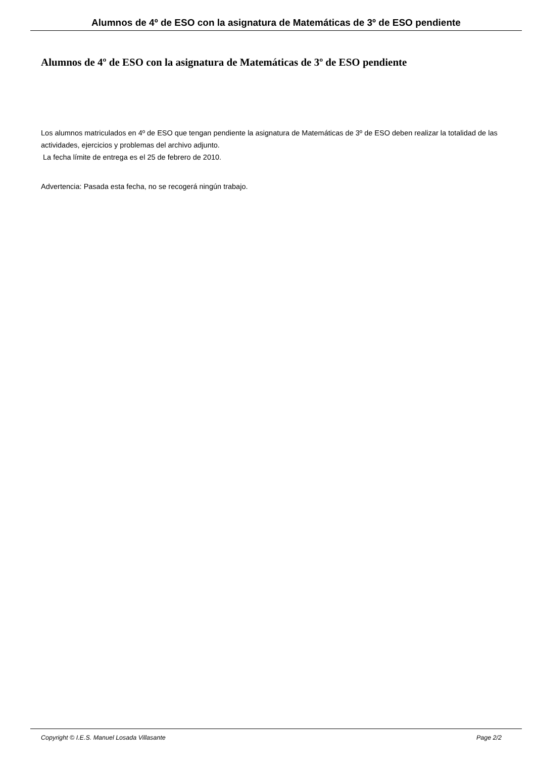Alumnos de 4º de ESO con la asignatura de Matemáticas de 3º de ESO pendiente
Alumnos de 4º de ESO con la asignatura de Matemáticas de 3º de ESO pendiente
Los alumnos matriculados en 4º de ESO que tengan pendiente la asignatura de Matemáticas de 3º de ESO deben realizar la totalidad de las actividades, ejercicios y problemas del archivo adjunto.
La fecha límite de entrega es el 25 de febrero de 2010.
Advertencia: Pasada esta fecha, no se recogerá ningún trabajo.
Copyright © I.E.S. Manuel Losada Villasante Page 2/2